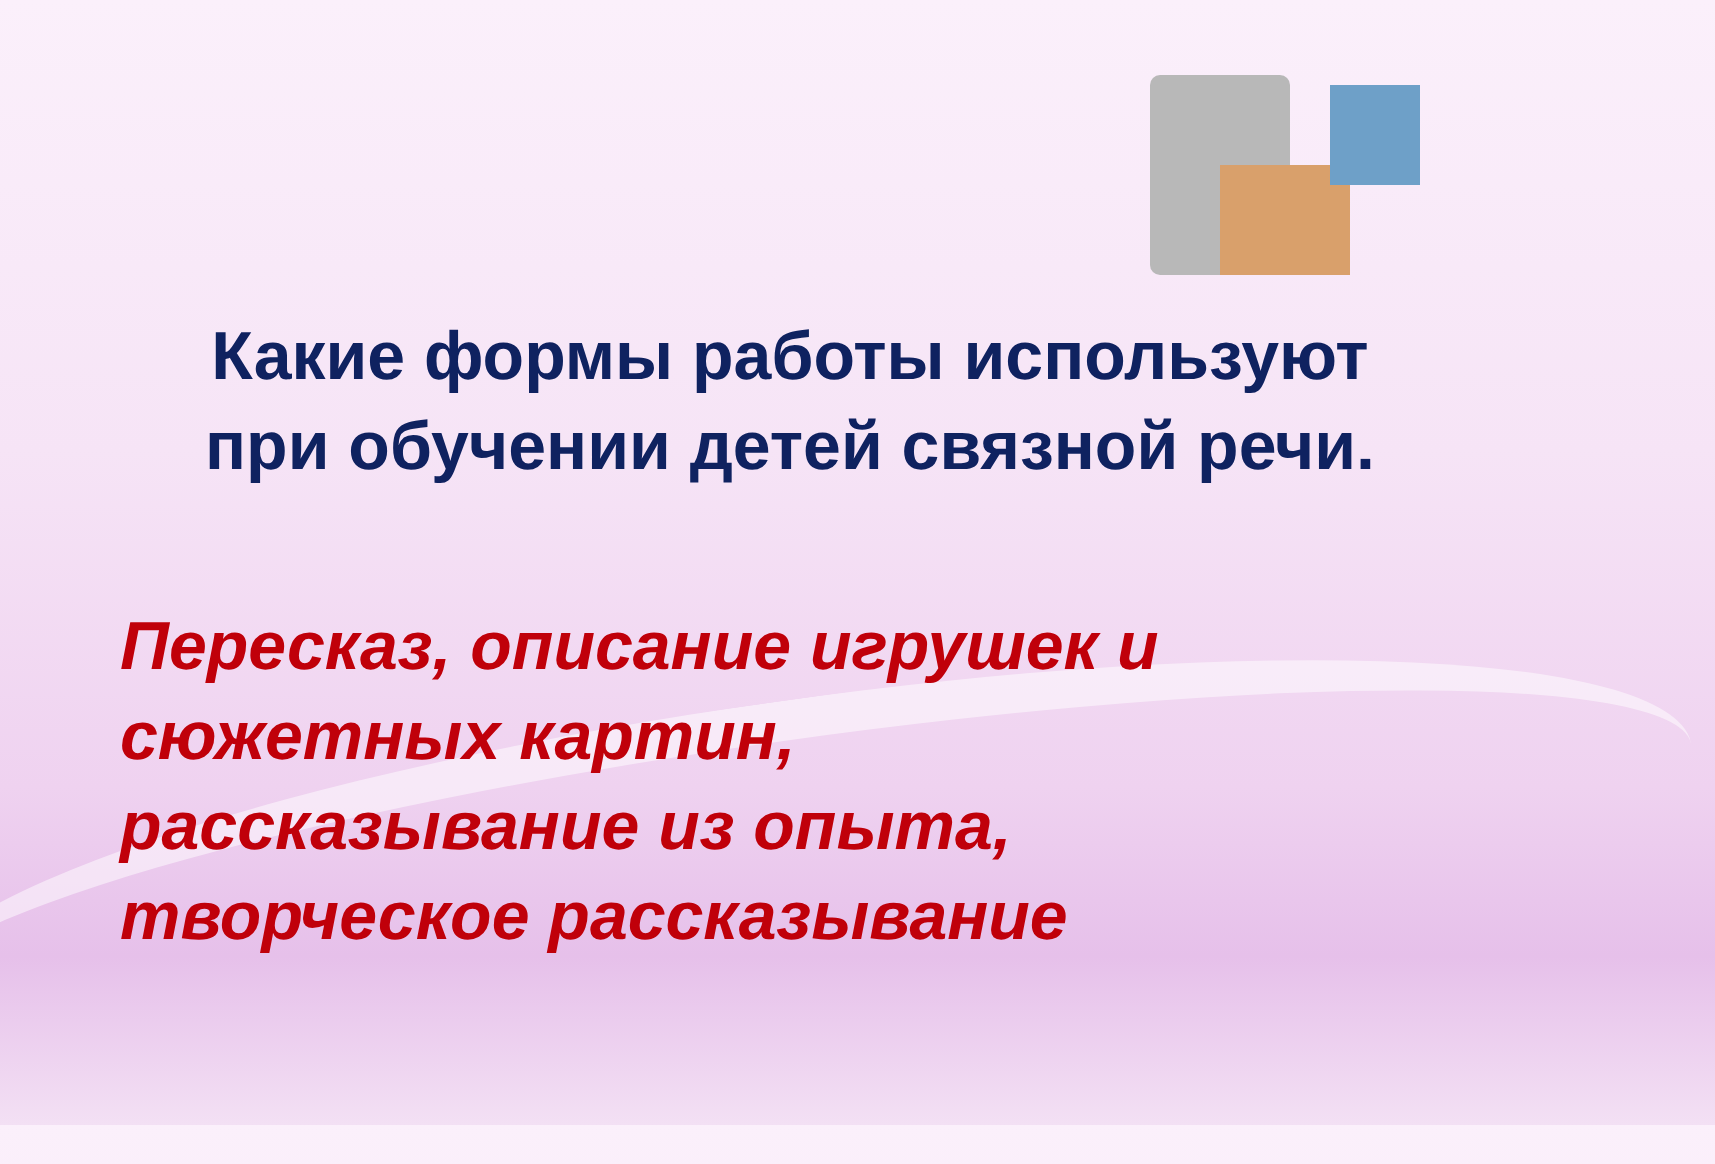Какие формы работы используют при обучении детей связной речи.
Пересказ, описание игрушек и
сюжетных картин,
рассказывание из опыта,
творческое рассказывание